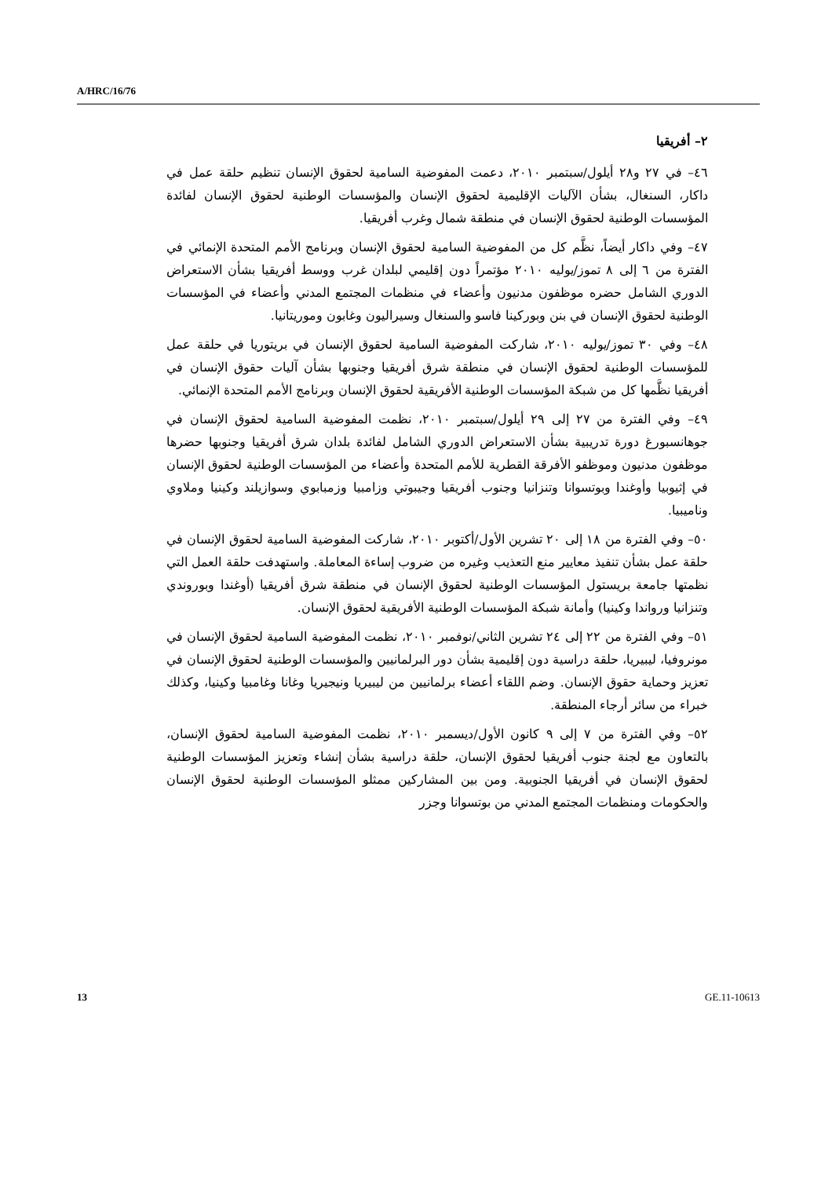A/HRC/16/76
٢– أفريقيا
٤٦– في ٢٧ و٢٨ أيلول/سبتمبر ٢٠١٠، دعمت المفوضية السامية لحقوق الإنسان تنظيم حلقة عمل في داكار، السنغال، بشأن الآليات الإقليمية لحقوق الإنسان والمؤسسات الوطنية لحقوق الإنسان لفائدة المؤسسات الوطنية لحقوق الإنسان في منطقة شمال وغرب أفريقيا.
٤٧– وفي داكار أيضاً، نظَّم كل من المفوضية السامية لحقوق الإنسان وبرنامج الأمم المتحدة الإنمائي في الفترة من ٦ إلى ٨ تموز/يوليه ٢٠١٠ مؤتمراً دون إقليمي لبلدان غرب ووسط أفريقيا بشأن الاستعراض الدوري الشامل حضره موظفون مدنيون وأعضاء في منظمات المجتمع المدني وأعضاء في المؤسسات الوطنية لحقوق الإنسان في بنن وبوركينا فاسو والسنغال وسيراليون وغابون وموريتانيا.
٤٨– وفي ٣٠ تموز/يوليه ٢٠١٠، شاركت المفوضية السامية لحقوق الإنسان في بريتوريا في حلقة عمل للمؤسسات الوطنية لحقوق الإنسان في منطقة شرق أفريقيا وجنوبها بشأن آليات حقوق الإنسان في أفريقيا نظَّمها كل من شبكة المؤسسات الوطنية الأفريقية لحقوق الإنسان وبرنامج الأمم المتحدة الإنمائي.
٤٩– وفي الفترة من ٢٧ إلى ٢٩ أيلول/سبتمبر ٢٠١٠، نظمت المفوضية السامية لحقوق الإنسان في جوهانسبورغ دورة تدريبية بشأن الاستعراض الدوري الشامل لفائدة بلدان شرق أفريقيا وجنوبها حضرها موظفون مدنيون وموظفو الأفرقة القطرية للأمم المتحدة وأعضاء من المؤسسات الوطنية لحقوق الإنسان في إثيوبيا وأوغندا وبوتسوانا وتنزانيا وجنوب أفريقيا وجيبوتي وزامبيا وزمبابوي وسوازيلند وكينيا وملاوي وناميبيا.
٥٠– وفي الفترة من ١٨ إلى ٢٠ تشرين الأول/أكتوبر ٢٠١٠، شاركت المفوضية السامية لحقوق الإنسان في حلقة عمل بشأن تنفيذ معايير منع التعذيب وغيره من ضروب إساءة المعاملة. واستهدفت حلقة العمل التي نظمتها جامعة بريستول المؤسسات الوطنية لحقوق الإنسان في منطقة شرق أفريقيا (أوغندا وبوروندي وتنزانيا ورواندا وكينيا) وأمانة شبكة المؤسسات الوطنية الأفريقية لحقوق الإنسان.
٥١– وفي الفترة من ٢٢ إلى ٢٤ تشرين الثاني/نوفمبر ٢٠١٠، نظمت المفوضية السامية لحقوق الإنسان في مونروفيا، ليبيريا، حلقة دراسية دون إقليمية بشأن دور البرلمانيين والمؤسسات الوطنية لحقوق الإنسان في تعزيز وحماية حقوق الإنسان. وضم اللقاء أعضاء برلمانيين من ليبيريا ونيجيريا وغانا وغامبيا وكينيا، وكذلك خبراء من سائر أرجاء المنطقة.
٥٢– وفي الفترة من ٧ إلى ٩ كانون الأول/ديسمبر ٢٠١٠، نظمت المفوضية السامية لحقوق الإنسان، بالتعاون مع لجنة جنوب أفريقيا لحقوق الإنسان، حلقة دراسية بشأن إنشاء وتعزيز المؤسسات الوطنية لحقوق الإنسان في أفريقيا الجنوبية. ومن بين المشاركين ممثلو المؤسسات الوطنية لحقوق الإنسان والحكومات ومنظمات المجتمع المدني من بوتسوانا وجزر
13 GE.11-10613